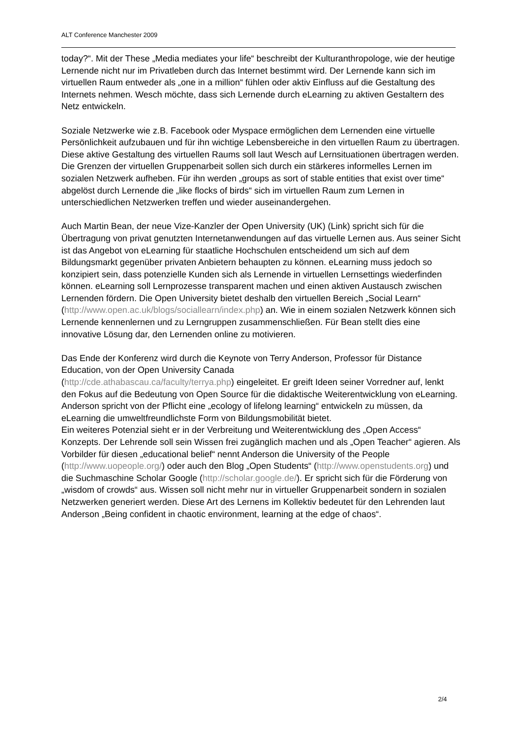ALT Conference Manchester 2009
today?“. Mit der These „Media mediates your life“ beschreibt der Kulturanthropologe, wie der heutige Lernende nicht nur im Privatleben durch das Internet bestimmt wird. Der Lernende kann sich im virtuellen Raum entweder als „one in a million“ fühlen oder aktiv Einfluss auf die Gestaltung des Internets nehmen. Wesch möchte, dass sich Lernende durch eLearning zu aktiven Gestaltern des Netz entwickeln.
Soziale Netzwerke wie z.B. Facebook oder Myspace ermöglichen dem Lernenden eine virtuelle Persönlichkeit aufzubauen und für ihn wichtige Lebensbereiche in den virtuellen Raum zu übertragen. Diese aktive Gestaltung des virtuellen Raums soll laut Wesch auf Lernsituationen übertragen werden. Die Grenzen der virtuellen Gruppenarbeit sollen sich durch ein stärkeres informelles Lernen im sozialen Netzwerk aufheben. Für ihn werden „groups as sort of stable entities that exist over time“ abgelöst durch Lernende die „like flocks of birds“ sich im virtuellen Raum zum Lernen in unterschiedlichen Netzwerken treffen und wieder auseinandergehen.
Auch Martin Bean, der neue Vize-Kanzler der Open University (UK) (Link) spricht sich für die Übertragung von privat genutzten Internetanwendungen auf das virtuelle Lernen aus. Aus seiner Sicht ist das Angebot von eLearning für staatliche Hochschulen entscheidend um sich auf dem Bildungsmarkt gegenüber privaten Anbietern behaupten zu können. eLearning muss jedoch so konzipiert sein, dass potenzielle Kunden sich als Lernende in virtuellen Lernsettings wiederfinden können. eLearning soll Lernprozesse transparent machen und einen aktiven Austausch zwischen Lernenden fördern. Die Open University bietet deshalb den virtuellen Bereich „Social Learn“ (http://www.open.ac.uk/blogs/sociallearn/index.php) an. Wie in einem sozialen Netzwerk können sich Lernende kennenlernen und zu Lerngruppen zusammenschließen. Für Bean stellt dies eine innovative Lösung dar, den Lernenden online zu motivieren.
Das Ende der Konferenz wird durch die Keynote von Terry Anderson, Professor für Distance Education, von der Open University Canada
(http://cde.athabascau.ca/faculty/terrya.php) eingeleitet. Er greift Ideen seiner Vorredner auf, lenkt den Fokus auf die Bedeutung von Open Source für die didaktische Weiterentwicklung von eLearning. Anderson spricht von der Pflicht eine „ecology of lifelong learning“ entwickeln zu müssen, da eLearning die umweltfreundlichste Form von Bildungsmobilität bietet.
Ein weiteres Potenzial sieht er in der Verbreitung und Weiterentwicklung des „Open Access“ Konzepts. Der Lehrende soll sein Wissen frei zugänglich machen und als „Open Teacher“ agieren. Als Vorbilder für diesen „educational belief“ nennt Anderson die University of the People (http://www.uopeople.org/) oder auch den Blog „Open Students“ (http://www.openstudents.org) und die Suchmaschine Scholar Google (http://scholar.google.de/). Er spricht sich für die Förderung von „wisdom of crowds“ aus. Wissen soll nicht mehr nur in virtueller Gruppenarbeit sondern in sozialen Netzwerken generiert werden. Diese Art des Lernens im Kollektiv bedeutet für den Lehrenden laut Anderson „Being confident in chaotic environment, learning at the edge of chaos“.
2/4